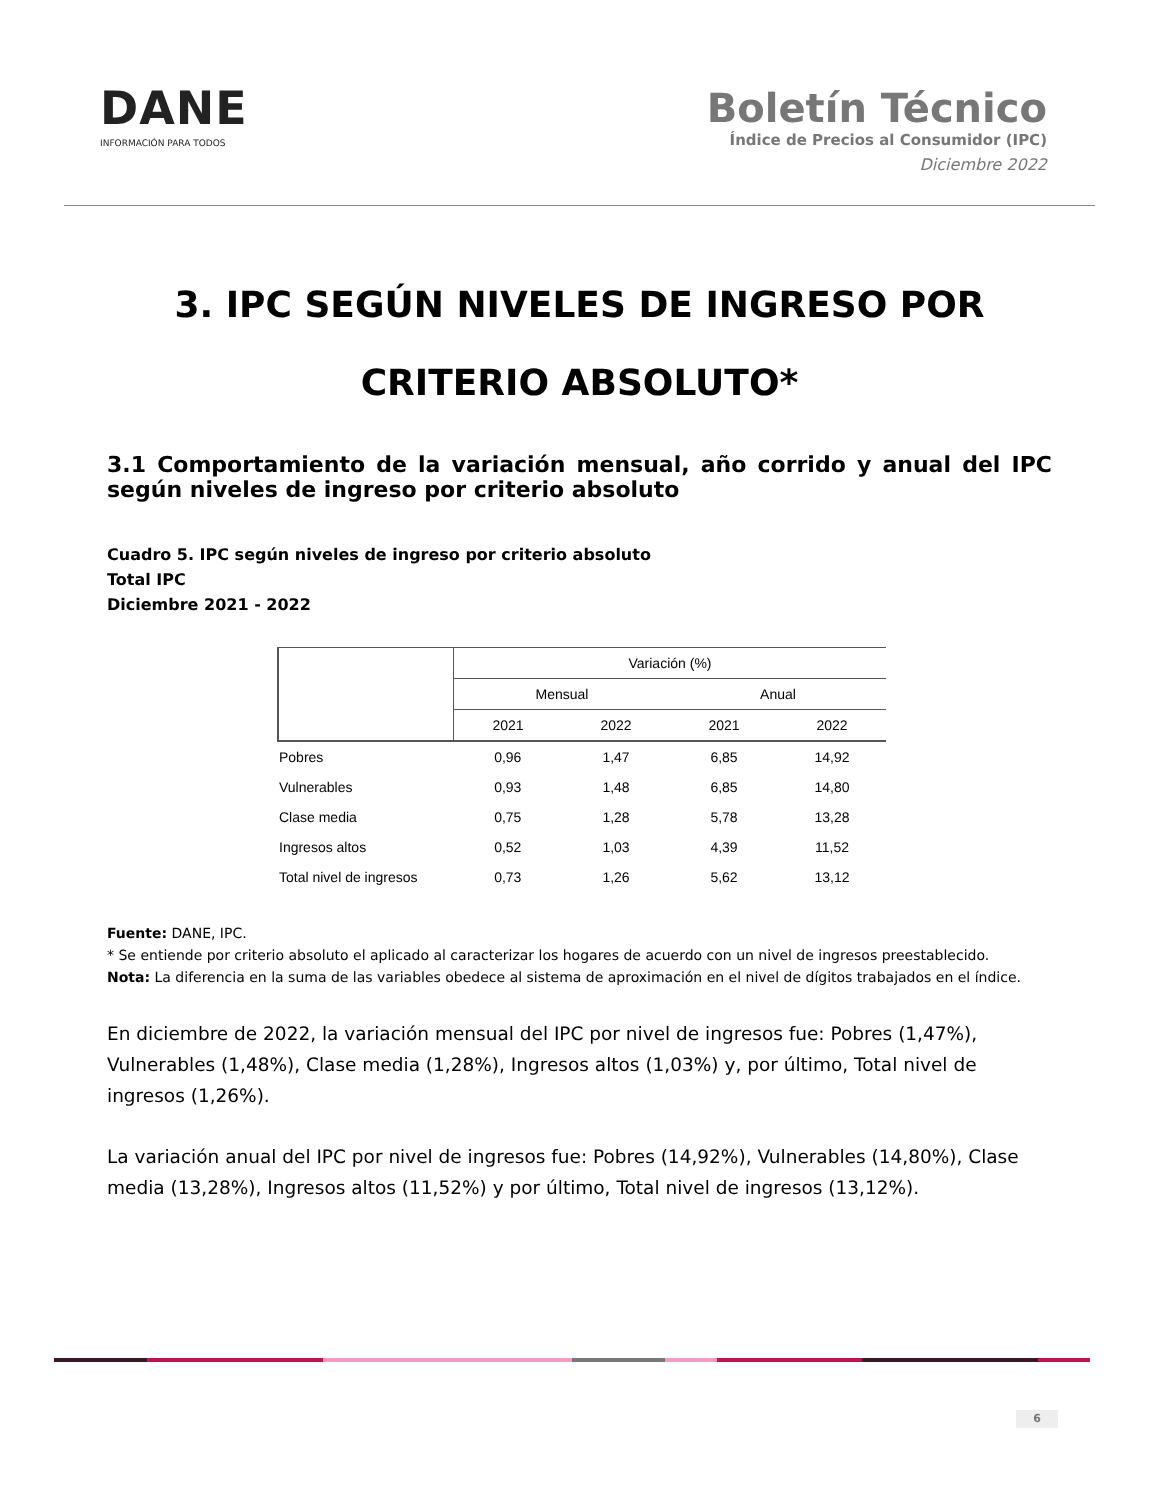DANE
INFORMACIÓN PARA TODOS
Boletín Técnico
Índice de Precios al Consumidor (IPC)
Diciembre 2022
3. IPC SEGÚN NIVELES DE INGRESO POR CRITERIO ABSOLUTO*
3.1 Comportamiento de la variación mensual, año corrido y anual del IPC según niveles de ingreso por criterio absoluto
Cuadro 5. IPC según niveles de ingreso por criterio absoluto
Total IPC
Diciembre 2021 - 2022
| | Variación (%) | | | |
| --- | --- | --- | --- | --- |
| | Mensual | | Anual | |
| | 2021 | 2022 | 2021 | 2022 |
| Pobres | 0,96 | 1,47 | 6,85 | 14,92 |
| Vulnerables | 0,93 | 1,48 | 6,85 | 14,80 |
| Clase media | 0,75 | 1,28 | 5,78 | 13,28 |
| Ingresos altos | 0,52 | 1,03 | 4,39 | 11,52 |
| Total nivel de ingresos | 0,73 | 1,26 | 5,62 | 13,12 |
Fuente: DANE, IPC.
* Se entiende por criterio absoluto el aplicado al caracterizar los hogares de acuerdo con un nivel de ingresos preestablecido.
Nota: La diferencia en la suma de las variables obedece al sistema de aproximación en el nivel de dígitos trabajados en el índice.
En diciembre de 2022, la variación mensual del IPC por nivel de ingresos fue: Pobres (1,47%), Vulnerables (1,48%), Clase media (1,28%), Ingresos altos (1,03%) y, por último, Total nivel de ingresos (1,26%).
La variación anual del IPC por nivel de ingresos fue: Pobres (14,92%), Vulnerables (14,80%), Clase media (13,28%), Ingresos altos (11,52%) y por último, Total nivel de ingresos (13,12%).
6